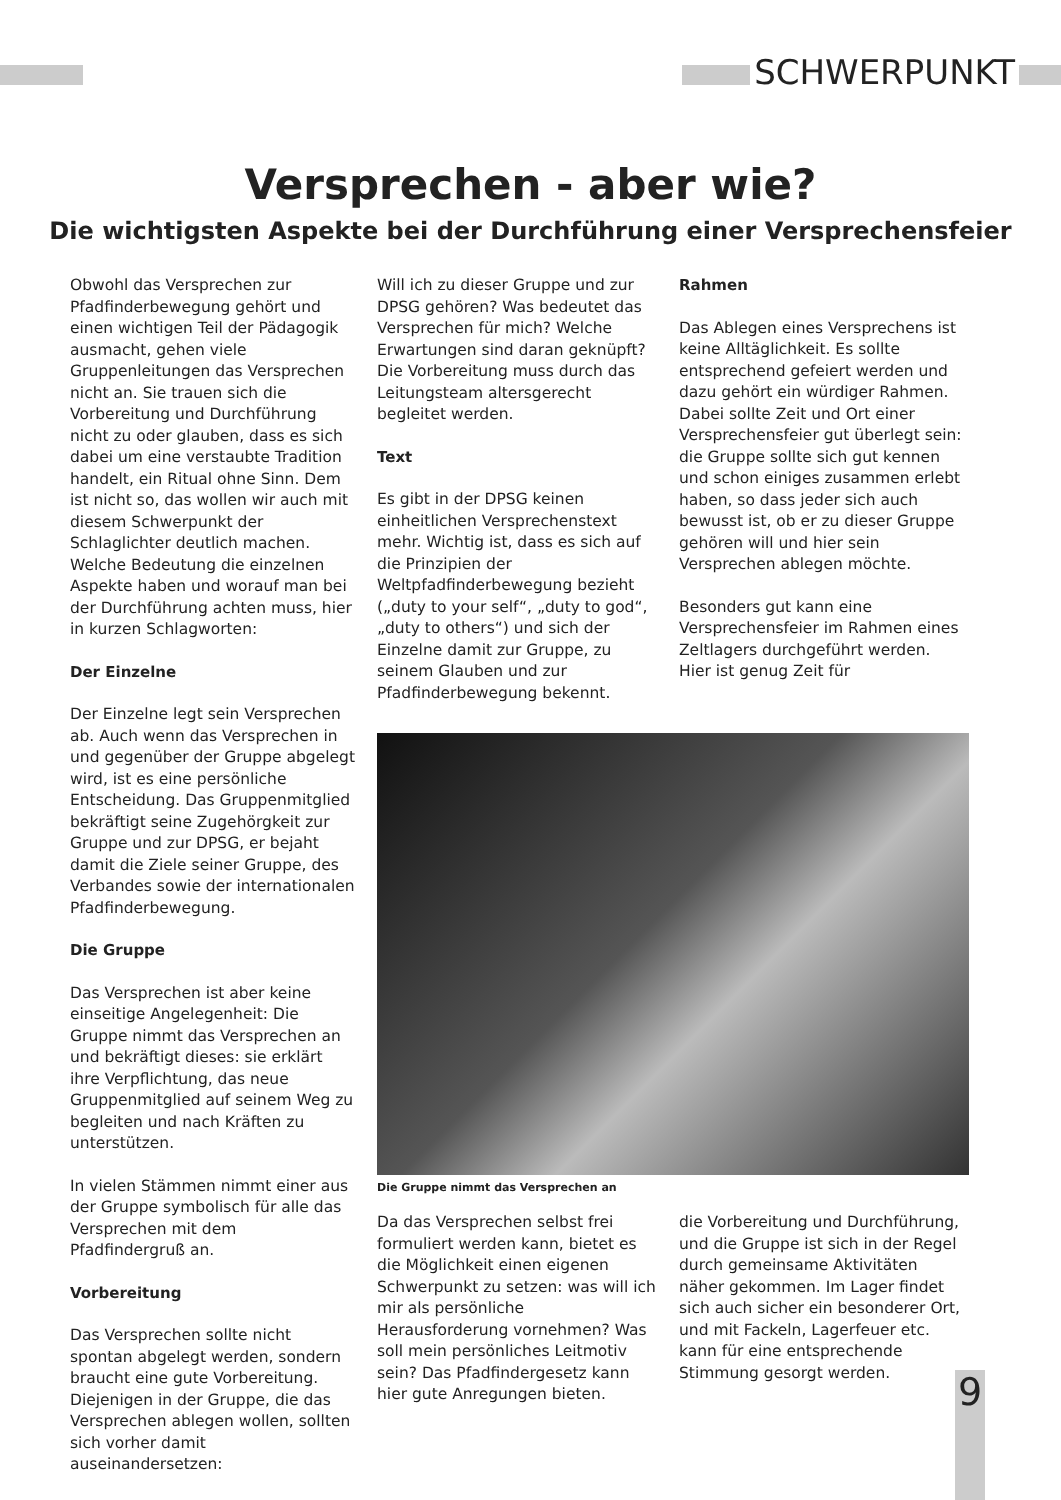SCHWERPUNKT
Versprechen - aber wie?
Die wichtigsten Aspekte bei der Durchführung einer Versprechensfeier
Obwohl das Versprechen zur Pfadfinderbewegung gehört und einen wichtigen Teil der Pädagogik ausmacht, gehen viele Gruppenleitungen das Versprechen nicht an. Sie trauen sich die Vorbereitung und Durchführung nicht zu oder glauben, dass es sich dabei um eine verstaubte Tradition handelt, ein Ritual ohne Sinn. Dem ist nicht so, das wollen wir auch mit diesem Schwerpunkt der Schlaglichter deutlich machen. Welche Bedeutung die einzelnen Aspekte haben und worauf man bei der Durchführung achten muss, hier in kurzen Schlagworten:
Der Einzelne
Der Einzelne legt sein Versprechen ab. Auch wenn das Versprechen in und gegenüber der Gruppe abgelegt wird, ist es eine persönliche Entscheidung. Das Gruppenmitglied bekräftigt seine Zugehörgkeit zur Gruppe und zur DPSG, er bejaht damit die Ziele seiner Gruppe, des Verbandes sowie der internationalen Pfadfinderbewegung.
Die Gruppe
Das Versprechen ist aber keine einseitige Angelegenheit: Die Gruppe nimmt das Versprechen an und bekräftigt dieses: sie erklärt ihre Verpflichtung, das neue Gruppenmitglied auf seinem Weg zu begleiten und nach Kräften zu unterstützen.
In vielen Stämmen nimmt einer aus der Gruppe symbolisch für alle das Versprechen mit dem Pfadfindergruß an.
Vorbereitung
Das Versprechen sollte nicht spontan abgelegt werden, sondern braucht eine gute Vorbereitung. Diejenigen in der Gruppe, die das Versprechen ablegen wollen, sollten sich vorher damit auseinandersetzen:
Will ich zu dieser Gruppe und zur DPSG gehören? Was bedeutet das Versprechen für mich? Welche Erwartungen sind daran geknüpft? Die Vorbereitung muss durch das Leitungsteam altersgerecht begleitet werden.
Text
Es gibt in der DPSG keinen einheitlichen Versprechenstext mehr. Wichtig ist, dass es sich auf die Prinzipien der Weltpfadfinderbewegung bezieht („duty to your self“, „duty to god“, „duty to others“) und sich der Einzelne damit zur Gruppe, zu seinem Glauben und zur Pfadfinderbewegung bekennt.
Rahmen
Das Ablegen eines Versprechens ist keine Alltäglichkeit. Es sollte entsprechend gefeiert werden und dazu gehört ein würdiger Rahmen. Dabei sollte Zeit und Ort einer Versprechensfeier gut überlegt sein: die Gruppe sollte sich gut kennen und schon einiges zusammen erlebt haben, so dass jeder sich auch bewusst ist, ob er zu dieser Gruppe gehören will und hier sein Versprechen ablegen möchte.
Besonders gut kann eine Versprechensfeier im Rahmen eines Zeltlagers durchgeführt werden. Hier ist genug Zeit für
Die Gruppe nimmt das Versprechen an
Da das Versprechen selbst frei formuliert werden kann, bietet es die Möglichkeit einen eigenen Schwerpunkt zu setzen: was will ich mir als persönliche Herausforderung vornehmen? Was soll mein persönliches Leitmotiv sein? Das Pfadfindergesetz kann hier gute Anregungen bieten.
die Vorbereitung und Durchführung, und die Gruppe ist sich in der Regel durch gemeinsame Aktivitäten näher gekommen. Im Lager findet sich auch sicher ein besonderer Ort, und mit Fackeln, Lagerfeuer etc. kann für eine entsprechende Stimmung gesorgt werden.
9